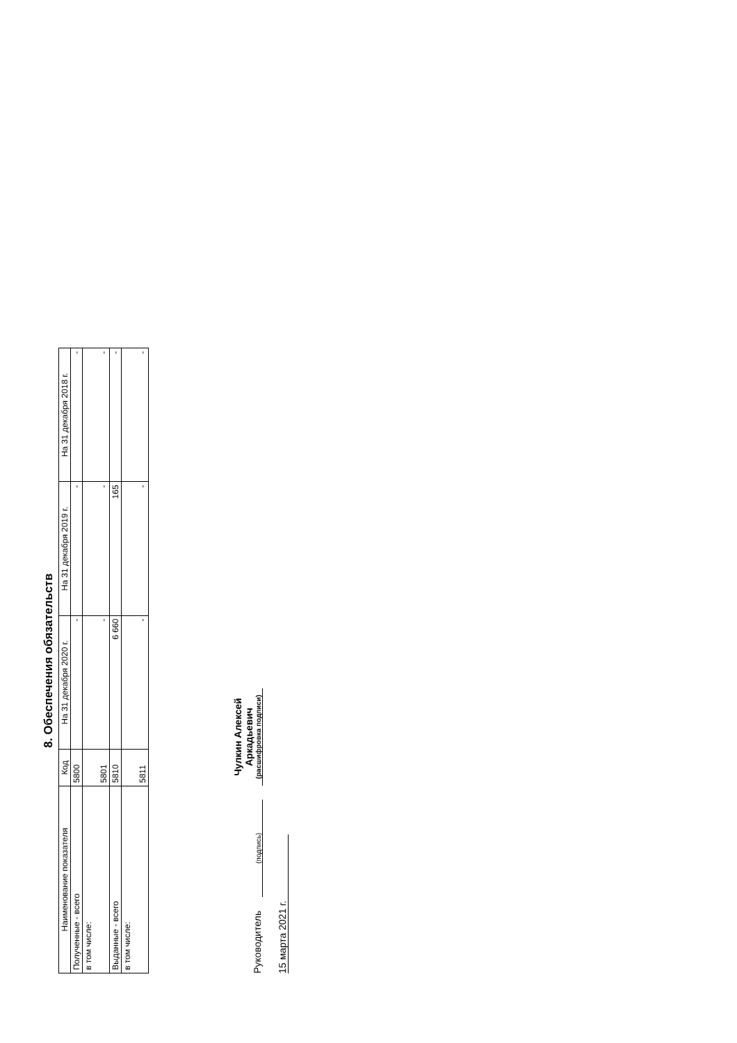8. Обеспечения обязательств
| Наименование показателя | Код | На 31 декабря 2020 г. | На 31 декабря 2019 г. | На 31 декабря 2018 г. |
| --- | --- | --- | --- | --- |
| Полученные - всего | 5800 | - | - | - |
| в том числе: | 5801 | - | - | - |
| Выданные - всего | 5810 | 6 660 | 165 | - |
| в том числе: | 5811 | - | - | - |
Руководитель
(подпись)
Чулкин Алексей
Аркадьевич
(расшифровка подписи)
15 марта 2021 г.